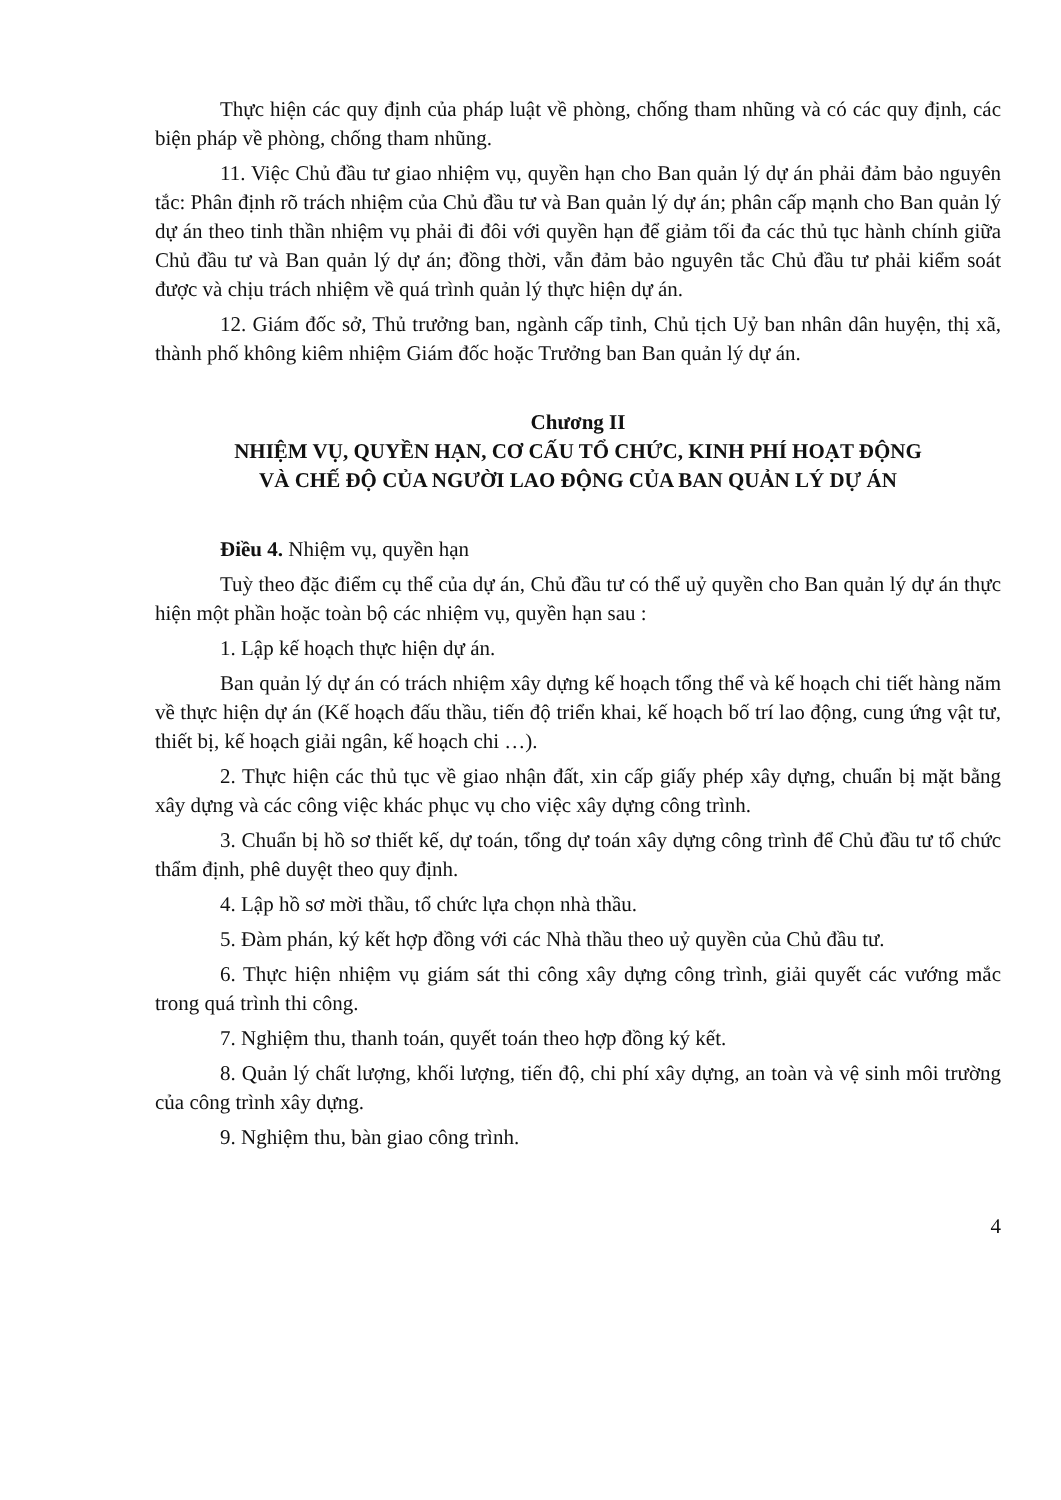Thực hiện các quy định của pháp luật về phòng, chống tham nhũng và có các quy định, các biện pháp về phòng, chống tham nhũng.
11. Việc Chủ đầu tư giao nhiệm vụ, quyền hạn cho Ban quản lý dự án phải đảm bảo nguyên tắc: Phân định rõ trách nhiệm của Chủ đầu tư và Ban quản lý dự án; phân cấp mạnh cho Ban quản lý dự án theo tinh thần nhiệm vụ phải đi đôi với quyền hạn để giảm tối đa các thủ tục hành chính giữa Chủ đầu tư và Ban quản lý dự án; đồng thời, vẫn đảm bảo nguyên tắc Chủ đầu tư phải kiểm soát được và chịu trách nhiệm về quá trình quản lý thực hiện dự án.
12. Giám đốc sở, Thủ trưởng ban, ngành cấp tỉnh, Chủ tịch Uỷ ban nhân dân huyện, thị xã, thành phố không kiêm nhiệm Giám đốc hoặc Trưởng ban Ban quản lý dự án.
Chương II
NHIỆM VỤ, QUYỀN HẠN, CƠ CẤU TỔ CHỨC, KINH PHÍ HOẠT ĐỘNG
VÀ CHẾ ĐỘ CỦA NGƯỜI LAO ĐỘNG CỦA BAN QUẢN LÝ DỰ ÁN
Điều 4. Nhiệm vụ, quyền hạn
Tuỳ theo đặc điểm cụ thể của dự án, Chủ đầu tư có thể uỷ quyền cho Ban quản lý dự án thực hiện một phần hoặc toàn bộ các nhiệm vụ, quyền hạn sau :
1. Lập kế hoạch thực hiện dự án.
Ban quản lý dự án có trách nhiệm xây dựng kế hoạch tổng thể và kế hoạch chi tiết hàng năm về thực hiện dự án (Kế hoạch đấu thầu, tiến độ triển khai, kế hoạch bố trí lao động, cung ứng vật tư, thiết bị, kế hoạch giải ngân, kế hoạch chi …).
2. Thực hiện các thủ tục về giao nhận đất, xin cấp giấy phép xây dựng, chuẩn bị mặt bằng xây dựng và các công việc khác phục vụ cho việc xây dựng công trình.
3. Chuẩn bị hồ sơ thiết kế, dự toán, tổng dự toán xây dựng công trình để Chủ đầu tư tổ chức thẩm định, phê duyệt theo quy định.
4. Lập hồ sơ mời thầu, tổ chức lựa chọn nhà thầu.
5. Đàm phán, ký kết hợp đồng với các Nhà thầu theo uỷ quyền của Chủ đầu tư.
6. Thực hiện nhiệm vụ giám sát thi công xây dựng công trình, giải quyết các vướng mắc trong quá trình thi công.
7. Nghiệm thu, thanh toán, quyết toán theo hợp đồng ký kết.
8. Quản lý chất lượng, khối lượng, tiến độ, chi phí xây dựng, an toàn và vệ sinh môi trường của công trình xây dựng.
9. Nghiệm thu, bàn giao công trình.
4